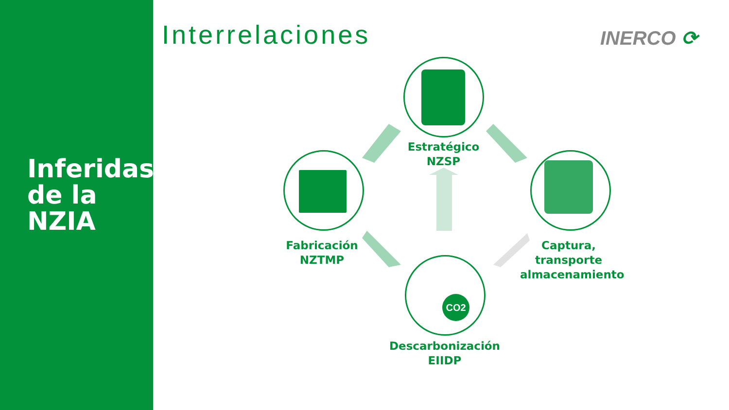Inferidas
de la
NZIA
Interrelaciones INERCO ⟳
Estratégico
NZSP
Fabricación
NZTMP
Captura,
transporte
almacenamiento
CO2
Descarbonización
EIIDP